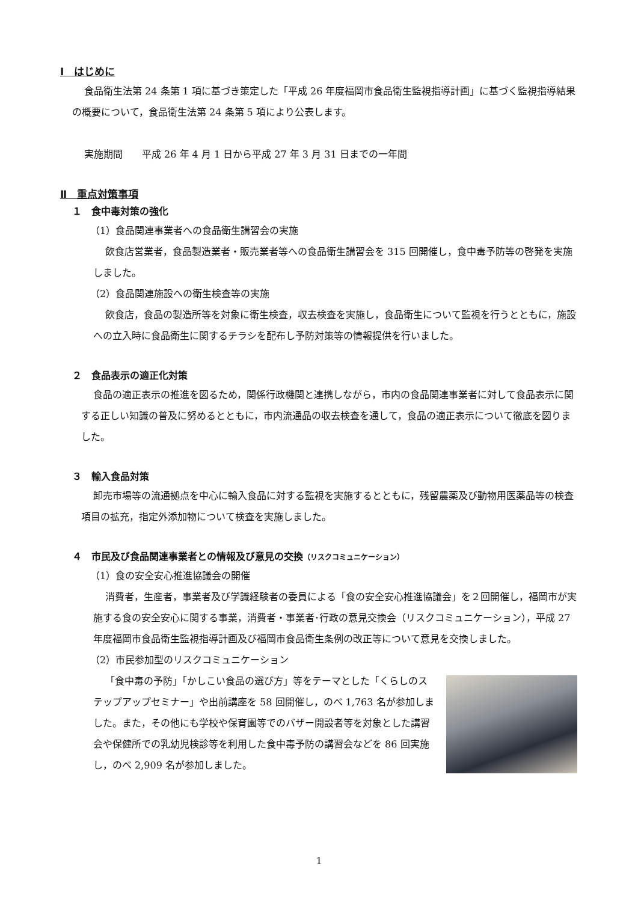Ⅰ　はじめに
食品衛生法第 24 条第 1 項に基づき策定した「平成 26 年度福岡市食品衛生監視指導計画」に基づく監視指導結果の概要について，食品衛生法第 24 条第 5 項により公表します。
実施期間　　平成 26 年 4 月 1 日から平成 27 年 3 月 31 日までの一年間
Ⅱ　重点対策事項
１　食中毒対策の強化
（1）食品関連事業者への食品衛生講習会の実施
飲食店営業者，食品製造業者・販売業者等への食品衛生講習会を 315 回開催し，食中毒予防等の啓発を実施しました。
（2）食品関連施設への衛生検査等の実施
飲食店，食品の製造所等を対象に衛生検査，収去検査を実施し，食品衛生について監視を行うとともに，施設への立入時に食品衛生に関するチラシを配布し予防対策等の情報提供を行いました。
２　食品表示の適正化対策
食品の適正表示の推進を図るため，関係行政機関と連携しながら，市内の食品関連事業者に対して食品表示に関する正しい知識の普及に努めるとともに，市内流通品の収去検査を通して，食品の適正表示について徹底を図りました。
３　輸入食品対策
卸売市場等の流通拠点を中心に輸入食品に対する監視を実施するとともに，残留農薬及び動物用医薬品等の検査項目の拡充，指定外添加物について検査を実施しました。
４　市民及び食品関連事業者との情報及び意見の交換（リスクコミュニケーション）
（1）食の安全安心推進協議会の開催
消費者，生産者，事業者及び学識経験者の委員による「食の安全安心推進協議会」を２回開催し，福岡市が実施する食の安全安心に関する事業，消費者・事業者･行政の意見交換会（リスクコミュニケーション），平成 27 年度福岡市食品衛生監視指導計画及び福岡市食品衛生条例の改正等について意見を交換しました。
（2）市民参加型のリスクコミュニケーション
「食中毒の予防」「かしこい食品の選び方」等をテーマとした「くらしのステップアップセミナー」や出前講座を 58 回開催し，のべ 1,763 名が参加しました。また，その他にも学校や保育園等でのバザー開設者等を対象とした講習会や保健所での乳幼児検診等を利用した食中毒予防の講習会などを 86 回実施し，のべ 2,909 名が参加しました。
1